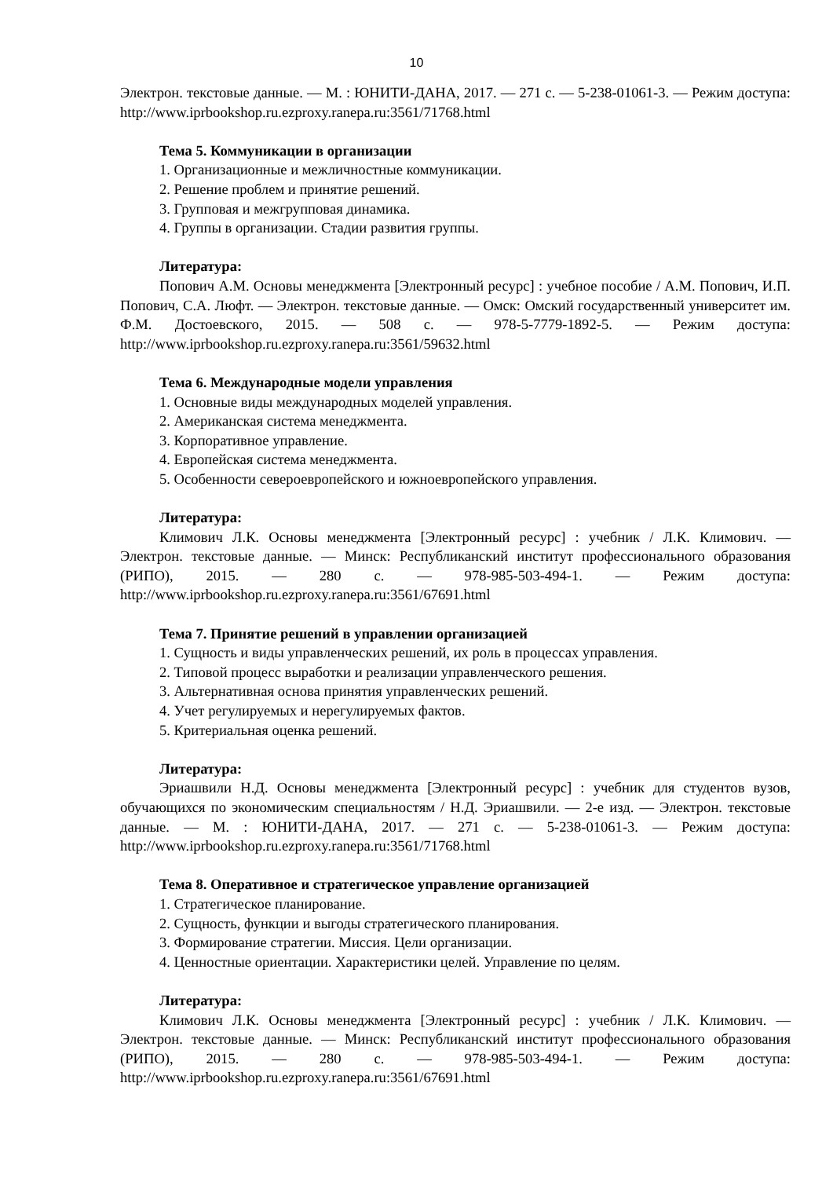10
Электрон. текстовые данные. — М. : ЮНИТИ-ДАНА, 2017. — 271 с. — 5-238-01061-3. — Режим доступа: http://www.iprbookshop.ru.ezproxy.ranepa.ru:3561/71768.html
Тема 5. Коммуникации в организации
1. Организационные и межличностные коммуникации.
2. Решение проблем и принятие решений.
3. Групповая и межгрупповая динамика.
4. Группы в организации. Стадии развития группы.
Литература:
Попович А.М. Основы менеджмента [Электронный ресурс] : учебное пособие / А.М. Попович, И.П. Попович, С.А. Люфт. — Электрон. текстовые данные. — Омск: Омский государственный университет им. Ф.М. Достоевского, 2015. — 508 с. — 978-5-7779-1892-5. — Режим доступа: http://www.iprbookshop.ru.ezproxy.ranepa.ru:3561/59632.html
Тема 6. Международные модели управления
1. Основные виды международных моделей управления.
2. Американская система менеджмента.
3. Корпоративное управление.
4. Европейская система менеджмента.
5. Особенности североевропейского и южноевропейского управления.
Литература:
Климович Л.К. Основы менеджмента [Электронный ресурс] : учебник / Л.К. Климович. — Электрон. текстовые данные. — Минск: Республиканский институт профессионального образования (РИПО), 2015. — 280 с. — 978-985-503-494-1. — Режим доступа: http://www.iprbookshop.ru.ezproxy.ranepa.ru:3561/67691.html
Тема 7. Принятие решений в управлении организацией
1. Сущность и виды управленческих решений, их роль в процессах управления.
2. Типовой процесс выработки и реализации управленческого решения.
3. Альтернативная основа принятия управленческих решений.
4. Учет регулируемых и нерегулируемых фактов.
5. Критериальная оценка решений.
Литература:
Эриашвили Н.Д. Основы менеджмента [Электронный ресурс] : учебник для студентов вузов, обучающихся по экономическим специальностям / Н.Д. Эриашвили. — 2-е изд. — Электрон. текстовые данные. — М. : ЮНИТИ-ДАНА, 2017. — 271 с. — 5-238-01061-3. — Режим доступа: http://www.iprbookshop.ru.ezproxy.ranepa.ru:3561/71768.html
Тема 8. Оперативное и стратегическое управление организацией
1. Стратегическое планирование.
2. Сущность, функции и выгоды стратегического планирования.
3. Формирование стратегии. Миссия. Цели организации.
4. Ценностные ориентации. Характеристики целей. Управление по целям.
Литература:
Климович Л.К. Основы менеджмента [Электронный ресурс] : учебник / Л.К. Климович. — Электрон. текстовые данные. — Минск: Республиканский институт профессионального образования (РИПО), 2015. — 280 с. — 978-985-503-494-1. — Режим доступа: http://www.iprbookshop.ru.ezproxy.ranepa.ru:3561/67691.html